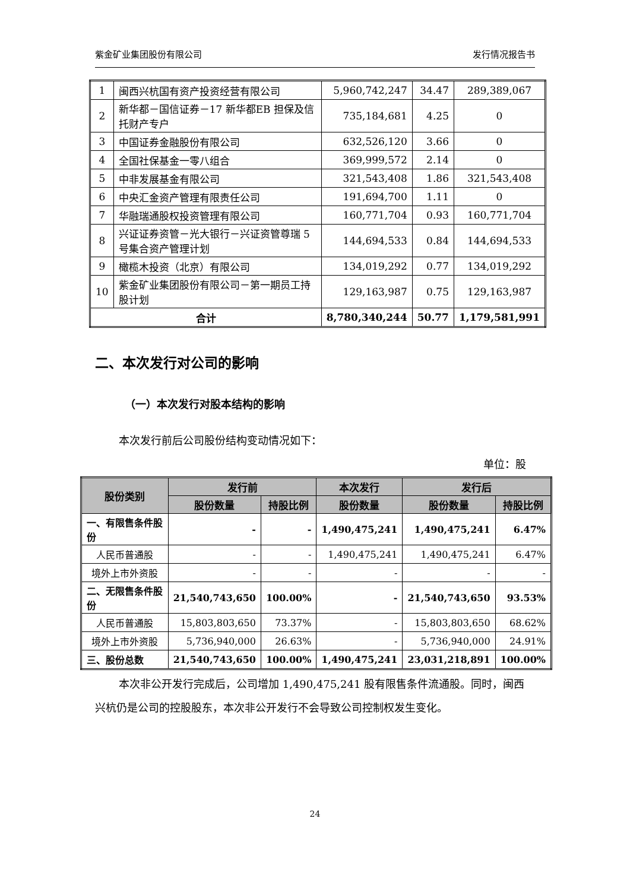紫金矿业集团股份有限公司 发行情况报告书
| 1 | 闽西兴杭国有资产投资经营有限公司 | 5,960,742,247 | 34.47 | 289,389,067 |
| 2 | 新华都－国信证券－17 新华都EB 担保及信托财产专户 | 735,184,681 | 4.25 | 0 |
| 3 | 中国证券金融股份有限公司 | 632,526,120 | 3.66 | 0 |
| 4 | 全国社保基金一零八组合 | 369,999,572 | 2.14 | 0 |
| 5 | 中非发展基金有限公司 | 321,543,408 | 1.86 | 321,543,408 |
| 6 | 中央汇金资产管理有限责任公司 | 191,694,700 | 1.11 | 0 |
| 7 | 华融瑞通股权投资管理有限公司 | 160,771,704 | 0.93 | 160,771,704 |
| 8 | 兴证证券资管－光大银行－兴证资管尊瑞 5 号集合资产管理计划 | 144,694,533 | 0.84 | 144,694,533 |
| 9 | 橄榄木投资（北京）有限公司 | 134,019,292 | 0.77 | 134,019,292 |
| 10 | 紫金矿业集团股份有限公司－第一期员工持股计划 | 129,163,987 | 0.75 | 129,163,987 |
| 合计 | | 8,780,340,244 | 50.77 | 1,179,581,991 |
二、本次发行对公司的影响
（一）本次发行对股本结构的影响
本次发行前后公司股份结构变动情况如下：
单位：股
| 股份类别 | 发行前 | | 本次发行 | 发行后 | |
| --- | --- | --- | --- | --- | --- |
| | 股份数量 | 持股比例 | 股份数量 | 股份数量 | 持股比例 |
| 一、有限售条件股份 | - | - | 1,490,475,241 | 1,490,475,241 | 6.47% |
| 人民币普通股 | - | - | 1,490,475,241 | 1,490,475,241 | 6.47% |
| 境外上市外资股 | - | - | - | - | - |
| 二、无限售条件股份 | 21,540,743,650 | 100.00% | - | 21,540,743,650 | 93.53% |
| 人民币普通股 | 15,803,803,650 | 73.37% | - | 15,803,803,650 | 68.62% |
| 境外上市外资股 | 5,736,940,000 | 26.63% | - | 5,736,940,000 | 24.91% |
| 三、股份总数 | 21,540,743,650 | 100.00% | 1,490,475,241 | 23,031,218,891 | 100.00% |
本次非公开发行完成后，公司增加 1,490,475,241 股有限售条件流通股。同时，闽西兴杭仍是公司的控股股东，本次非公开发行不会导致公司控制权发生变化。
24